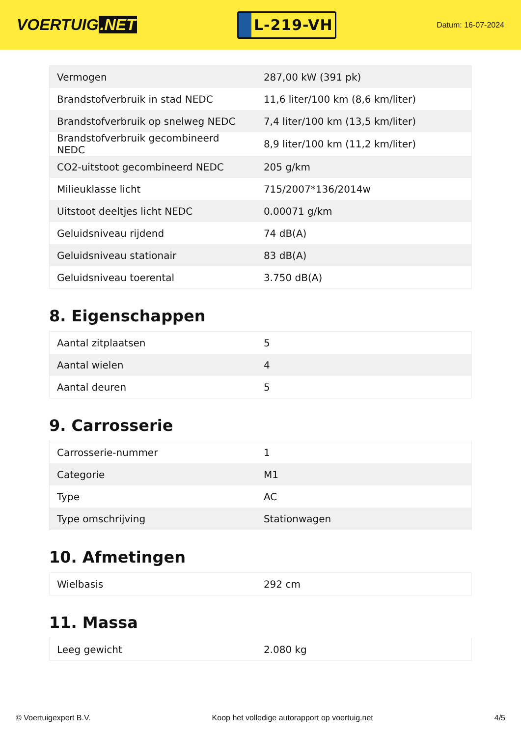VOERTUIG.NET
L-219-VH
Datum: 16-07-2024
| Vermogen | 287,00 kW (391 pk) |
| Brandstofverbruik in stad NEDC | 11,6 liter/100 km (8,6 km/liter) |
| Brandstofverbruik op snelweg NEDC | 7,4 liter/100 km (13,5 km/liter) |
| Brandstofverbruik gecombineerd NEDC | 8,9 liter/100 km (11,2 km/liter) |
| CO2-uitstoot gecombineerd NEDC | 205 g/km |
| Milieuklasse licht | 715/2007*136/2014w |
| Uitstoot deeltjes licht NEDC | 0.00071 g/km |
| Geluidsniveau rijdend | 74 dB(A) |
| Geluidsniveau stationair | 83 dB(A) |
| Geluidsniveau toerental | 3.750 dB(A) |
8. Eigenschappen
| Aantal zitplaatsen | 5 |
| Aantal wielen | 4 |
| Aantal deuren | 5 |
9. Carrosserie
| Carrosserie-nummer | 1 |
| Categorie | M1 |
| Type | AC |
| Type omschrijving | Stationwagen |
10. Afmetingen
| Wielbasis | 292 cm |
11. Massa
| Leeg gewicht | 2.080 kg |
© Voertuigexpert B.V. Koop het volledige autorapport op voertuig.net 4/5